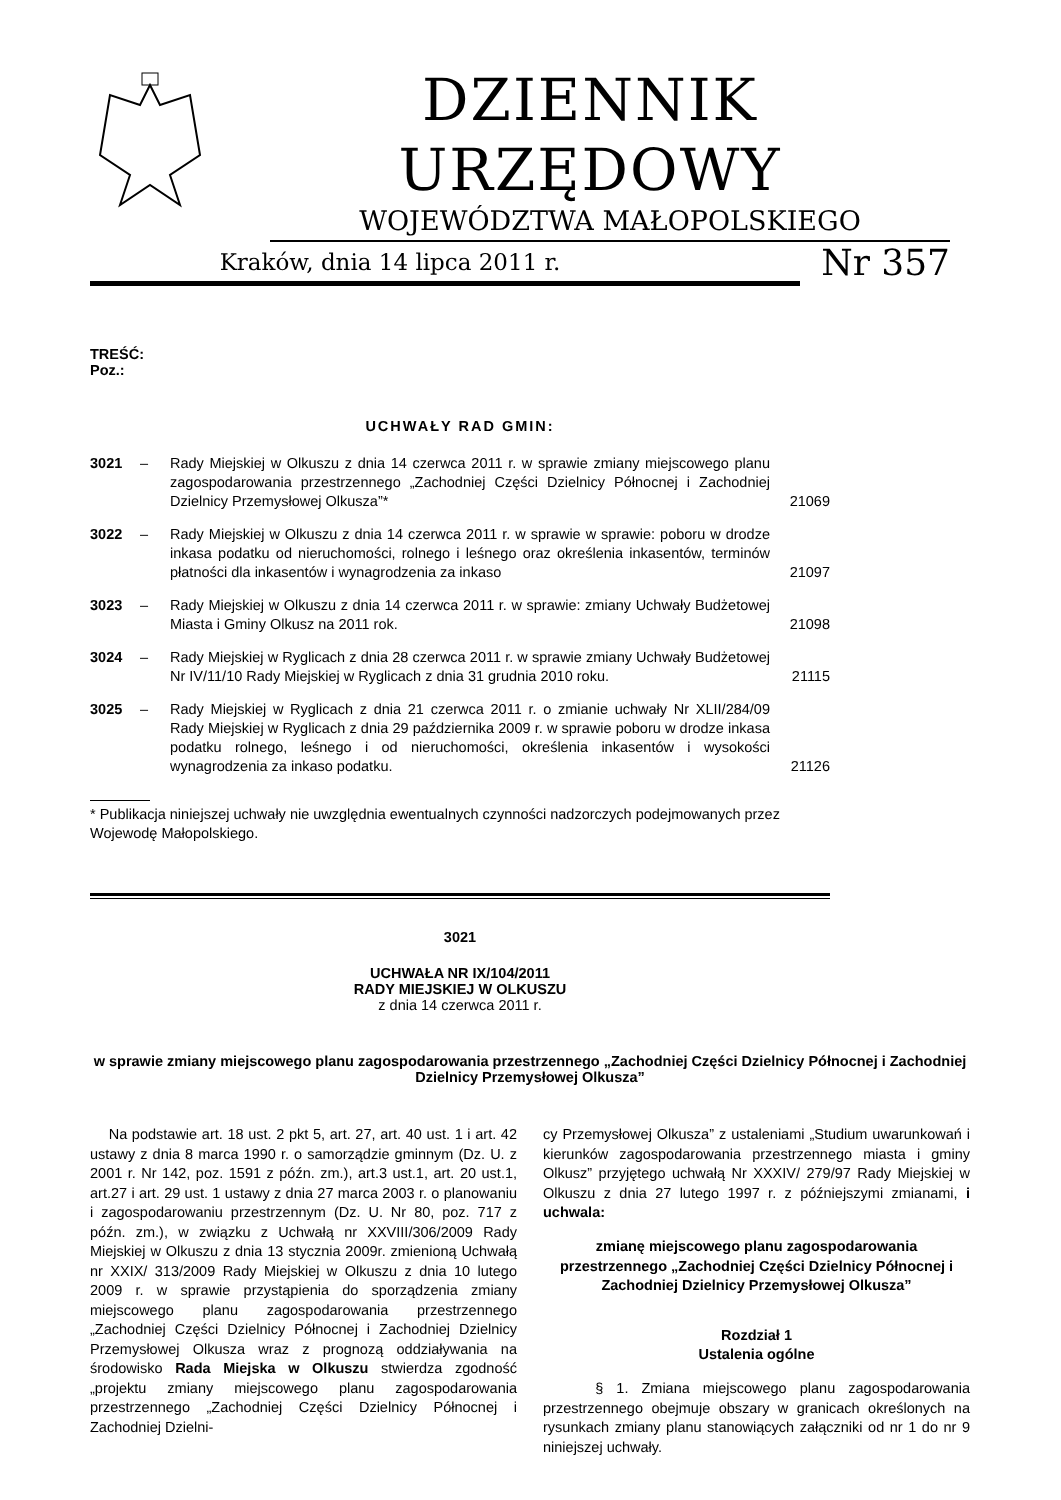DZIENNIK URZĘDOWY
WOJEWÓDZTWA MAŁOPOLSKIEGO
Kraków, dnia 14 lipca 2011 r.
Nr 357
TREŚĆ:
Poz.:
UCHWAŁY RAD GMIN:
| 3021 | – | Rady Miejskiej w Olkuszu z dnia 14 czerwca 2011 r. w sprawie zmiany miejscowego planu zagospodarowania przestrzennego „Zachodniej Części Dzielnicy Północnej i Zachodniej Dzielnicy Przemysłowej Olkusza”* | 21069 |
| 3022 | – | Rady Miejskiej w Olkuszu z dnia 14 czerwca 2011 r. w sprawie w sprawie: poboru w drodze inkasa podatku od nieruchomości, rolnego i leśnego oraz określenia inkasentów, terminów płatności dla inkasentów i wynagrodzenia za inkaso | 21097 |
| 3023 | – | Rady Miejskiej w Olkuszu z dnia 14 czerwca 2011 r. w sprawie: zmiany Uchwały Budżetowej Miasta i Gminy Olkusz na 2011 rok. | 21098 |
| 3024 | – | Rady Miejskiej w Ryglicach z dnia 28 czerwca 2011 r. w sprawie zmiany Uchwały Budżetowej Nr IV/11/10 Rady Miejskiej w Ryglicach z dnia 31 grudnia 2010 roku. | 21115 |
| 3025 | – | Rady Miejskiej w Ryglicach z dnia 21 czerwca 2011 r. o zmianie uchwały Nr XLII/284/09 Rady Miejskiej w Ryglicach z dnia 29 października 2009 r. w sprawie poboru w drodze inkasa podatku rolnego, leśnego i od nieruchomości, określenia inkasentów i wysokości wynagrodzenia za inkaso podatku. | 21126 |
* Publikacja niniejszej uchwały nie uwzględnia ewentualnych czynności nadzorczych podejmowanych przez Wojewodę Małopolskiego.
3021
UCHWAŁA NR IX/104/2011
RADY MIEJSKIEJ W OLKUSZU
z dnia 14 czerwca 2011 r.
w sprawie zmiany miejscowego planu zagospodarowania przestrzennego „Zachodniej Części Dzielnicy Północnej i Zachodniej Dzielnicy Przemysłowej Olkusza”
Na podstawie art. 18 ust. 2 pkt 5, art. 27, art. 40 ust. 1 i art. 42 ustawy z dnia 8 marca 1990 r. o samorządzie gminnym (Dz. U. z 2001 r. Nr 142, poz. 1591 z późn. zm.), art.3 ust.1, art. 20 ust.1, art.27 i art. 29 ust. 1 ustawy z dnia 27 marca 2003 r. o planowaniu i zagospodarowaniu przestrzennym (Dz. U. Nr 80, poz. 717 z późn. zm.), w związku z Uchwałą nr XXVIII/306/2009 Rady Miejskiej w Olkuszu z dnia 13 stycznia 2009r. zmienioną Uchwałą nr XXIX/ 313/2009 Rady Miejskiej w Olkuszu z dnia 10 lutego 2009 r. w sprawie przystąpienia do sporządzenia zmiany miejscowego planu zagospodarowania przestrzennego „Zachodniej Części Dzielnicy Północnej i Zachodniej Dzielnicy Przemysłowej Olkusza wraz z prognozą oddziaływania na środowisko Rada Miejska w Olkuszu stwierdza zgodność „projektu zmiany miejscowego planu zagospodarowania przestrzennego „Zachodniej Części Dzielnicy Północnej i Zachodniej Dzielni-
cy Przemysłowej Olkusza” z ustaleniami „Studium uwarunkowań i kierunków zagospodarowania przestrzennego miasta i gminy Olkusz” przyjętego uchwałą Nr XXXIV/ 279/97 Rady Miejskiej w Olkuszu z dnia 27 lutego 1997 r. z późniejszymi zmianami, i uchwala:
zmianę miejscowego planu zagospodarowania przestrzennego „Zachodniej Części Dzielnicy Północnej i Zachodniej Dzielnicy Przemysłowej Olkusza”
Rozdział 1
Ustalenia ogólne
§ 1. Zmiana miejscowego planu zagospodarowania przestrzennego obejmuje obszary w granicach określonych na rysunkach zmiany planu stanowiących załączniki od nr 1 do nr 9 niniejszej uchwały.